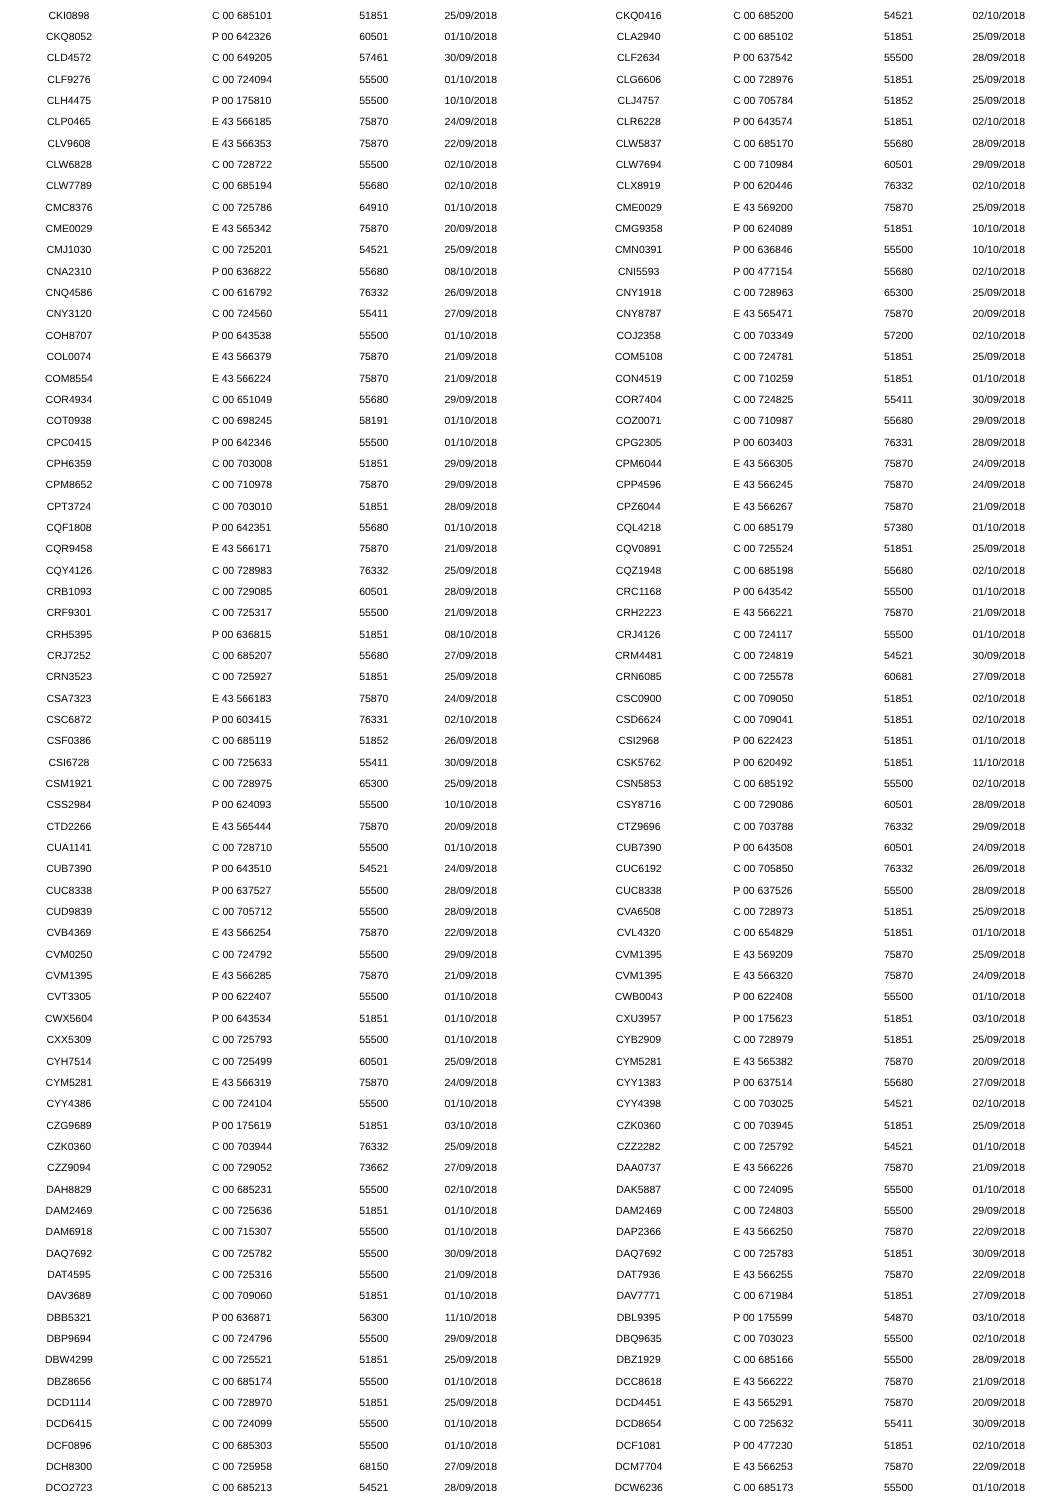| CKI0898 | C 00 685101 | 51851 | 25/09/2018 |
| CKQ8052 | P 00 642326 | 60501 | 01/10/2018 |
| CLD4572 | C 00 649205 | 57461 | 30/09/2018 |
| CLF9276 | C 00 724094 | 55500 | 01/10/2018 |
| CLH4475 | P 00 175810 | 55500 | 10/10/2018 |
| CLP0465 | E 43 566185 | 75870 | 24/09/2018 |
| CLV9608 | E 43 566353 | 75870 | 22/09/2018 |
| CLW6828 | C 00 728722 | 55500 | 02/10/2018 |
| CLW7789 | C 00 685194 | 55680 | 02/10/2018 |
| CMC8376 | C 00 725786 | 64910 | 01/10/2018 |
| CME0029 | E 43 565342 | 75870 | 20/09/2018 |
| CMJ1030 | C 00 725201 | 54521 | 25/09/2018 |
| CNA2310 | P 00 636822 | 55680 | 08/10/2018 |
| CNQ4586 | C 00 616792 | 76332 | 26/09/2018 |
| CNY3120 | C 00 724560 | 55411 | 27/09/2018 |
| COH8707 | P 00 643538 | 55500 | 01/10/2018 |
| COL0074 | E 43 566379 | 75870 | 21/09/2018 |
| COM8554 | E 43 566224 | 75870 | 21/09/2018 |
| COR4934 | C 00 651049 | 55680 | 29/09/2018 |
| COT0938 | C 00 698245 | 58191 | 01/10/2018 |
| CPC0415 | P 00 642346 | 55500 | 01/10/2018 |
| CPH6359 | C 00 703008 | 51851 | 29/09/2018 |
| CPM8652 | C 00 710978 | 75870 | 29/09/2018 |
| CPT3724 | C 00 703010 | 51851 | 28/09/2018 |
| CQF1808 | P 00 642351 | 55680 | 01/10/2018 |
| CQR9458 | E 43 566171 | 75870 | 21/09/2018 |
| CQY4126 | C 00 728983 | 76332 | 25/09/2018 |
| CRB1093 | C 00 729085 | 60501 | 28/09/2018 |
| CRF9301 | C 00 725317 | 55500 | 21/09/2018 |
| CRH5395 | P 00 636815 | 51851 | 08/10/2018 |
| CRJ7252 | C 00 685207 | 55680 | 27/09/2018 |
| CRN3523 | C 00 725927 | 51851 | 25/09/2018 |
| CSA7323 | E 43 566183 | 75870 | 24/09/2018 |
| CSC6872 | P 00 603415 | 76331 | 02/10/2018 |
| CSF0386 | C 00 685119 | 51852 | 26/09/2018 |
| CSI6728 | C 00 725633 | 55411 | 30/09/2018 |
| CSM1921 | C 00 728975 | 65300 | 25/09/2018 |
| CSS2984 | P 00 624093 | 55500 | 10/10/2018 |
| CTD2266 | E 43 565444 | 75870 | 20/09/2018 |
| CUA1141 | C 00 728710 | 55500 | 01/10/2018 |
| CUB7390 | P 00 643510 | 54521 | 24/09/2018 |
| CUC8338 | P 00 637527 | 55500 | 28/09/2018 |
| CUD9839 | C 00 705712 | 55500 | 28/09/2018 |
| CVB4369 | E 43 566254 | 75870 | 22/09/2018 |
| CVM0250 | C 00 724792 | 55500 | 29/09/2018 |
| CVM1395 | E 43 566285 | 75870 | 21/09/2018 |
| CVT3305 | P 00 622407 | 55500 | 01/10/2018 |
| CWX5604 | P 00 643534 | 51851 | 01/10/2018 |
| CXX5309 | C 00 725793 | 55500 | 01/10/2018 |
| CYH7514 | C 00 725499 | 60501 | 25/09/2018 |
| CYM5281 | E 43 566319 | 75870 | 24/09/2018 |
| CYY4386 | C 00 724104 | 55500 | 01/10/2018 |
| CZG9689 | P 00 175619 | 51851 | 03/10/2018 |
| CZK0360 | C 00 703944 | 76332 | 25/09/2018 |
| CZZ9094 | C 00 729052 | 73662 | 27/09/2018 |
| DAH8829 | C 00 685231 | 55500 | 02/10/2018 |
| DAM2469 | C 00 725636 | 51851 | 01/10/2018 |
| DAM6918 | C 00 715307 | 55500 | 01/10/2018 |
| DAQ7692 | C 00 725782 | 55500 | 30/09/2018 |
| DAT4595 | C 00 725316 | 55500 | 21/09/2018 |
| DAV3689 | C 00 709060 | 51851 | 01/10/2018 |
| DBB5321 | P 00 636871 | 56300 | 11/10/2018 |
| DBP9694 | C 00 724796 | 55500 | 29/09/2018 |
| DBW4299 | C 00 725521 | 51851 | 25/09/2018 |
| DBZ8656 | C 00 685174 | 55500 | 01/10/2018 |
| DCD1114 | C 00 728970 | 51851 | 25/09/2018 |
| DCD6415 | C 00 724099 | 55500 | 01/10/2018 |
| DCF0896 | C 00 685303 | 55500 | 01/10/2018 |
| DCH8300 | C 00 725958 | 68150 | 27/09/2018 |
| DCO2723 | C 00 685213 | 54521 | 28/09/2018 |
| CKQ0416 | C 00 685200 | 54521 | 02/10/2018 |
| CLA2940 | C 00 685102 | 51851 | 25/09/2018 |
| CLF2634 | P 00 637542 | 55500 | 28/09/2018 |
| CLG6606 | C 00 728976 | 51851 | 25/09/2018 |
| CLJ4757 | C 00 705784 | 51852 | 25/09/2018 |
| CLR6228 | P 00 643574 | 51851 | 02/10/2018 |
| CLW5837 | C 00 685170 | 55680 | 28/09/2018 |
| CLW7694 | C 00 710984 | 60501 | 29/09/2018 |
| CLX8919 | P 00 620446 | 76332 | 02/10/2018 |
| CME0029 | E 43 569200 | 75870 | 25/09/2018 |
| CMG9358 | P 00 624089 | 51851 | 10/10/2018 |
| CMN0391 | P 00 636846 | 55500 | 10/10/2018 |
| CNI5593 | P 00 477154 | 55680 | 02/10/2018 |
| CNY1918 | C 00 728963 | 65300 | 25/09/2018 |
| CNY8787 | E 43 565471 | 75870 | 20/09/2018 |
| COJ2358 | C 00 703349 | 57200 | 02/10/2018 |
| COM5108 | C 00 724781 | 51851 | 25/09/2018 |
| CON4519 | C 00 710259 | 51851 | 01/10/2018 |
| COR7404 | C 00 724825 | 55411 | 30/09/2018 |
| COZ0071 | C 00 710987 | 55680 | 29/09/2018 |
| CPG2305 | P 00 603403 | 76331 | 28/09/2018 |
| CPM6044 | E 43 566305 | 75870 | 24/09/2018 |
| CPP4596 | E 43 566245 | 75870 | 24/09/2018 |
| CPZ6044 | E 43 566267 | 75870 | 21/09/2018 |
| CQL4218 | C 00 685179 | 57380 | 01/10/2018 |
| CQV0891 | C 00 725524 | 51851 | 25/09/2018 |
| CQZ1948 | C 00 685198 | 55680 | 02/10/2018 |
| CRC1168 | P 00 643542 | 55500 | 01/10/2018 |
| CRH2223 | E 43 566221 | 75870 | 21/09/2018 |
| CRJ4126 | C 00 724117 | 55500 | 01/10/2018 |
| CRM4481 | C 00 724819 | 54521 | 30/09/2018 |
| CRN6085 | C 00 725578 | 60681 | 27/09/2018 |
| CSC0900 | C 00 709050 | 51851 | 02/10/2018 |
| CSD6624 | C 00 709041 | 51851 | 02/10/2018 |
| CSI2968 | P 00 622423 | 51851 | 01/10/2018 |
| CSK5762 | P 00 620492 | 51851 | 11/10/2018 |
| CSN5853 | C 00 685192 | 55500 | 02/10/2018 |
| CSY8716 | C 00 729086 | 60501 | 28/09/2018 |
| CTZ9696 | C 00 703788 | 76332 | 29/09/2018 |
| CUB7390 | P 00 643508 | 60501 | 24/09/2018 |
| CUC6192 | C 00 705850 | 76332 | 26/09/2018 |
| CUC8338 | P 00 637526 | 55500 | 28/09/2018 |
| CVA6508 | C 00 728973 | 51851 | 25/09/2018 |
| CVL4320 | C 00 654829 | 51851 | 01/10/2018 |
| CVM1395 | E 43 569209 | 75870 | 25/09/2018 |
| CVM1395 | E 43 566320 | 75870 | 24/09/2018 |
| CWB0043 | P 00 622408 | 55500 | 01/10/2018 |
| CXU3957 | P 00 175623 | 51851 | 03/10/2018 |
| CYB2909 | C 00 728979 | 51851 | 25/09/2018 |
| CYM5281 | E 43 565382 | 75870 | 20/09/2018 |
| CYY1383 | P 00 637514 | 55680 | 27/09/2018 |
| CYY4398 | C 00 703025 | 54521 | 02/10/2018 |
| CZK0360 | C 00 703945 | 51851 | 25/09/2018 |
| CZZ2282 | C 00 725792 | 54521 | 01/10/2018 |
| DAA0737 | E 43 566226 | 75870 | 21/09/2018 |
| DAK5887 | C 00 724095 | 55500 | 01/10/2018 |
| DAM2469 | C 00 724803 | 55500 | 29/09/2018 |
| DAP2366 | E 43 566250 | 75870 | 22/09/2018 |
| DAQ7692 | C 00 725783 | 51851 | 30/09/2018 |
| DAT7936 | E 43 566255 | 75870 | 22/09/2018 |
| DAV7771 | C 00 671984 | 51851 | 27/09/2018 |
| DBL9395 | P 00 175599 | 54870 | 03/10/2018 |
| DBQ9635 | C 00 703023 | 55500 | 02/10/2018 |
| DBZ1929 | C 00 685166 | 55500 | 28/09/2018 |
| DCC8618 | E 43 566222 | 75870 | 21/09/2018 |
| DCD4451 | E 43 565291 | 75870 | 20/09/2018 |
| DCD8654 | C 00 725632 | 55411 | 30/09/2018 |
| DCF1081 | P 00 477230 | 51851 | 02/10/2018 |
| DCM7704 | E 43 566253 | 75870 | 22/09/2018 |
| DCW6236 | C 00 685173 | 55500 | 01/10/2018 |